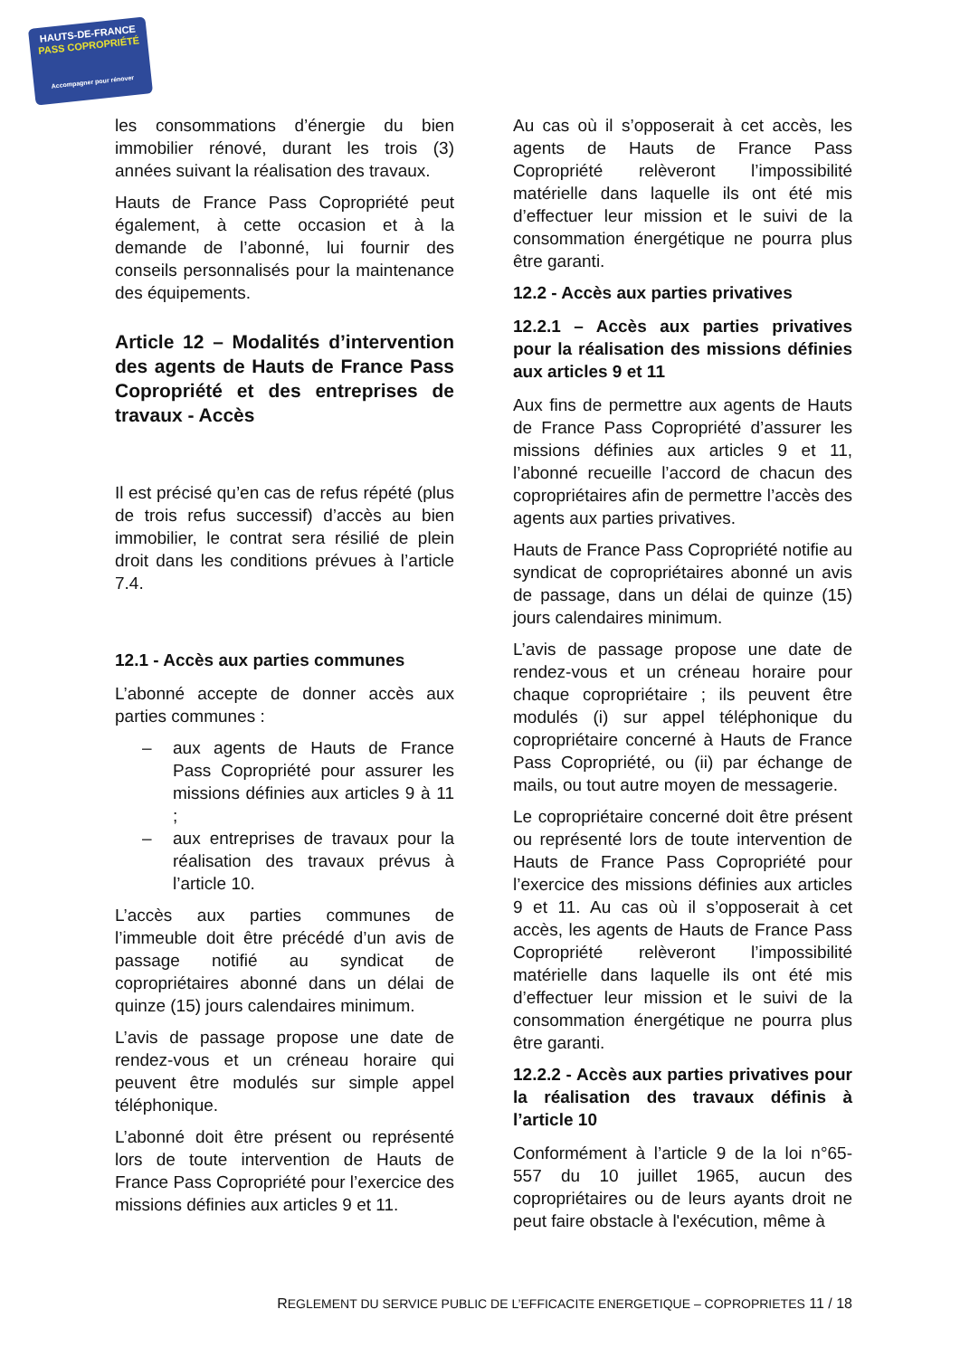HAUTS-DE-FRANCE
PASS COPROPRIÉTÉ
Accompagner pour rénover
les consommations d’énergie du bien immobilier rénové, durant les trois (3) années suivant la réalisation des travaux.
Hauts de France Pass Copropriété peut également, à cette occasion et à la demande de l’abonné, lui fournir des conseils personnalisés pour la maintenance des équipements.
Article 12 – Modalités d’intervention des agents de Hauts de France Pass Copropriété et des entreprises de travaux - Accès
Il est précisé qu’en cas de refus répété (plus de trois refus successif) d’accès au bien immobilier, le contrat sera résilié de plein droit dans les conditions prévues à l’article 7.4.
12.1 - Accès aux parties communes
L’abonné accepte de donner accès aux parties communes :
– aux agents de Hauts de France Pass Copropriété pour assurer les missions définies aux articles 9 à 11 ;
– aux entreprises de travaux pour la réalisation des travaux prévus à l’article 10.
L’accès aux parties communes de l’immeuble doit être précédé d’un avis de passage notifié au syndicat de copropriétaires abonné dans un délai de quinze (15) jours calendaires minimum.
L’avis de passage propose une date de rendez-vous et un créneau horaire qui peuvent être modulés sur simple appel téléphonique.
L’abonné doit être présent ou représenté lors de toute intervention de Hauts de France Pass Copropriété pour l’exercice des missions définies aux articles 9 et 11.
Au cas où il s’opposerait à cet accès, les agents de Hauts de France Pass Copropriété relèveront l’impossibilité matérielle dans laquelle ils ont été mis d’effectuer leur mission et le suivi de la consommation énergétique ne pourra plus être garanti.
12.2 - Accès aux parties privatives
12.2.1 – Accès aux parties privatives pour la réalisation des missions définies aux articles 9 et 11
Aux fins de permettre aux agents de Hauts de France Pass Copropriété d’assurer les missions définies aux articles 9 et 11, l’abonné recueille l’accord de chacun des copropriétaires afin de permettre l’accès des agents aux parties privatives.
Hauts de France Pass Copropriété notifie au syndicat de copropriétaires abonné un avis de passage, dans un délai de quinze (15) jours calendaires minimum.
L’avis de passage propose une date de rendez-vous et un créneau horaire pour chaque copropriétaire ; ils peuvent être modulés (i) sur appel téléphonique du copropriétaire concerné à Hauts de France Pass Copropriété, ou (ii) par échange de mails, ou tout autre moyen de messagerie.
Le copropriétaire concerné doit être présent ou représenté lors de toute intervention de Hauts de France Pass Copropriété pour l’exercice des missions définies aux articles 9 et 11. Au cas où il s’opposerait à cet accès, les agents de Hauts de France Pass Copropriété relèveront l’impossibilité matérielle dans laquelle ils ont été mis d’effectuer leur mission et le suivi de la consommation énergétique ne pourra plus être garanti.
12.2.2 - Accès aux parties privatives pour la réalisation des travaux définis à l’article 10
Conformément à l’article 9 de la loi n°65-557 du 10 juillet 1965, aucun des copropriétaires ou de leurs ayants droit ne peut faire obstacle à l'exécution, même à
REGLEMENT DU SERVICE PUBLIC DE L’EFFICACITE ENERGETIQUE – COPROPRIETES 11 / 18